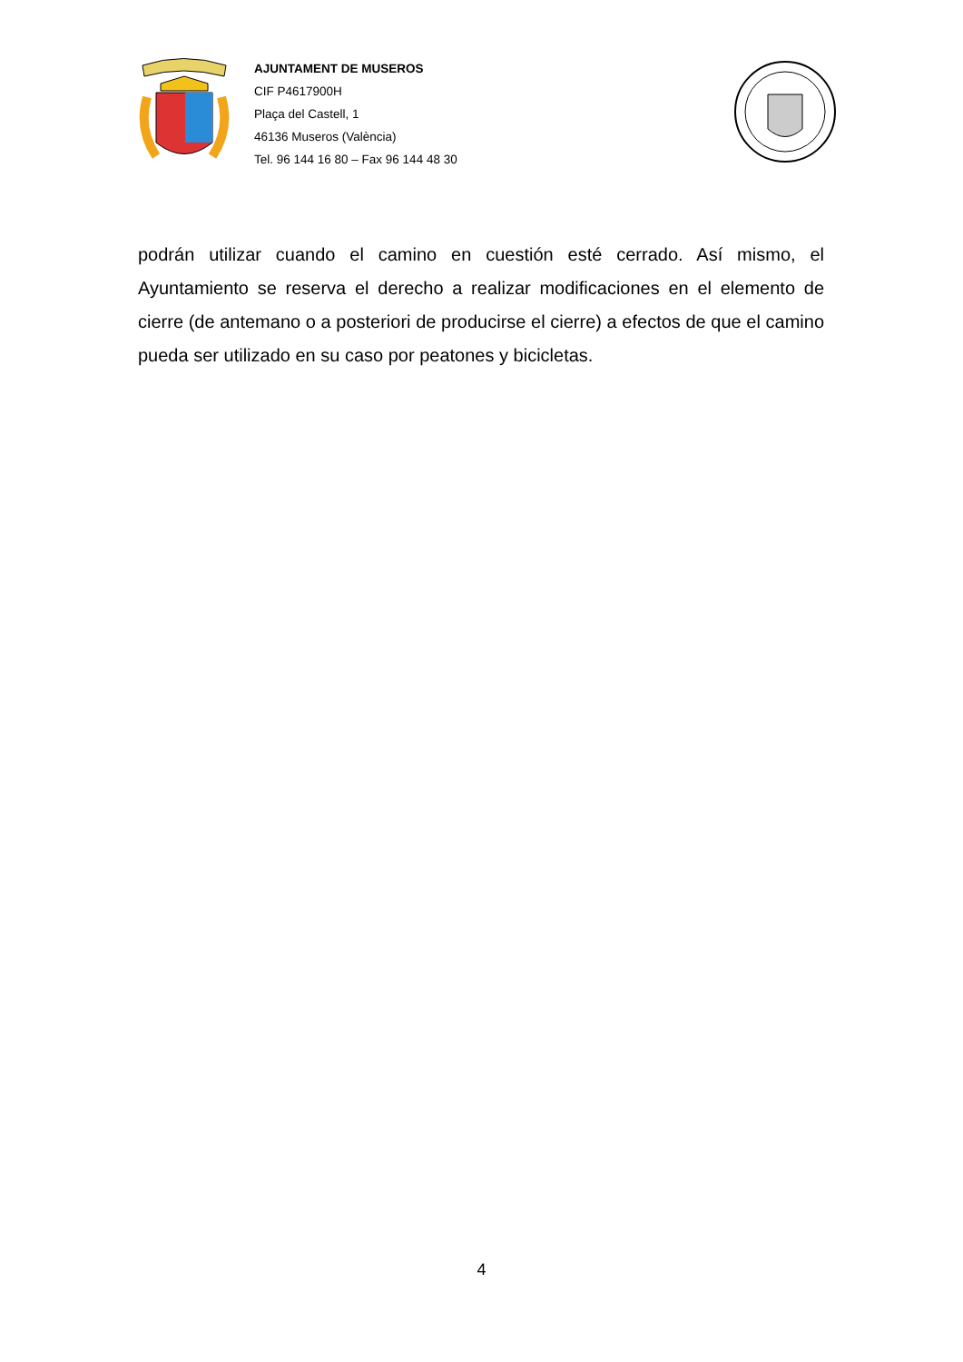AJUNTAMENT DE MUSEROS
CIF P4617900H
Plaça del Castell, 1
46136 Museros (València)
Tel. 96 144 16 80 – Fax 96 144 48 30
podrán utilizar cuando el camino en cuestión esté cerrado. Así mismo, el Ayuntamiento se reserva el derecho a realizar modificaciones en el elemento de cierre (de antemano o a posteriori de producirse el cierre) a efectos de que el camino pueda ser utilizado en su caso por peatones y bicicletas.
4